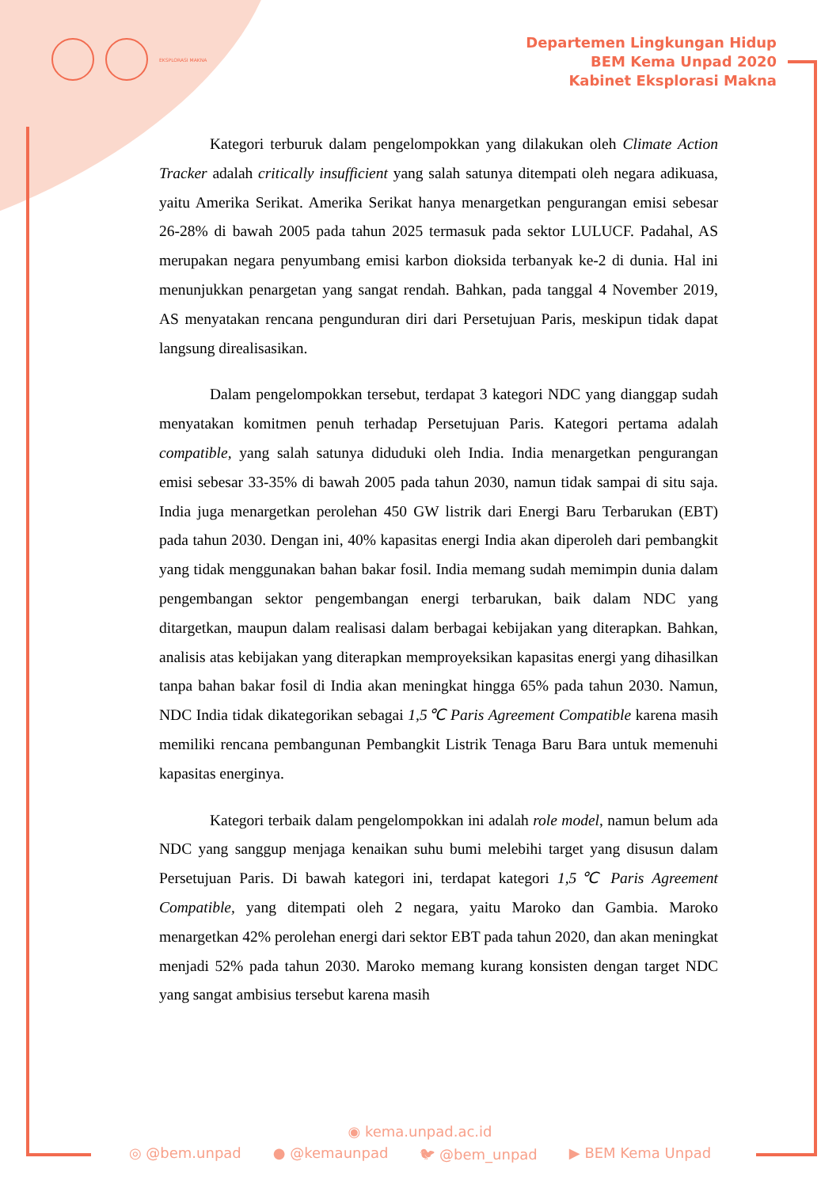EKSPLORASI MAKNA
Departemen Lingkungan Hidup
BEM Kema Unpad 2020
Kabinet Eksplorasi Makna
Kategori terburuk dalam pengelompokkan yang dilakukan oleh Climate Action Tracker adalah critically insufficient yang salah satunya ditempati oleh negara adikuasa, yaitu Amerika Serikat. Amerika Serikat hanya menargetkan pengurangan emisi sebesar 26-28% di bawah 2005 pada tahun 2025 termasuk pada sektor LULUCF. Padahal, AS merupakan negara penyumbang emisi karbon dioksida terbanyak ke-2 di dunia. Hal ini menunjukkan penargetan yang sangat rendah. Bahkan, pada tanggal 4 November 2019, AS menyatakan rencana pengunduran diri dari Persetujuan Paris, meskipun tidak dapat langsung direalisasikan.
Dalam pengelompokkan tersebut, terdapat 3 kategori NDC yang dianggap sudah menyatakan komitmen penuh terhadap Persetujuan Paris. Kategori pertama adalah compatible, yang salah satunya diduduki oleh India. India menargetkan pengurangan emisi sebesar 33-35% di bawah 2005 pada tahun 2030, namun tidak sampai di situ saja. India juga menargetkan perolehan 450 GW listrik dari Energi Baru Terbarukan (EBT) pada tahun 2030. Dengan ini, 40% kapasitas energi India akan diperoleh dari pembangkit yang tidak menggunakan bahan bakar fosil. India memang sudah memimpin dunia dalam pengembangan sektor pengembangan energi terbarukan, baik dalam NDC yang ditargetkan, maupun dalam realisasi dalam berbagai kebijakan yang diterapkan. Bahkan, analisis atas kebijakan yang diterapkan memproyeksikan kapasitas energi yang dihasilkan tanpa bahan bakar fosil di India akan meningkat hingga 65% pada tahun 2030. Namun, NDC India tidak dikategorikan sebagai 1,5℃ Paris Agreement Compatible karena masih memiliki rencana pembangunan Pembangkit Listrik Tenaga Baru Bara untuk memenuhi kapasitas energinya.
Kategori terbaik dalam pengelompokkan ini adalah role model, namun belum ada NDC yang sanggup menjaga kenaikan suhu bumi melebihi target yang disusun dalam Persetujuan Paris. Di bawah kategori ini, terdapat kategori 1,5℃ Paris Agreement Compatible, yang ditempati oleh 2 negara, yaitu Maroko dan Gambia. Maroko menargetkan 42% perolehan energi dari sektor EBT pada tahun 2020, dan akan meningkat menjadi 52% pada tahun 2030. Maroko memang kurang konsisten dengan target NDC yang sangat ambisius tersebut karena masih
◉ kema.unpad.ac.id
◎ @bem.unpad ● @kemaunpad 🐦︎ @bem_unpad ▶ BEM Kema Unpad